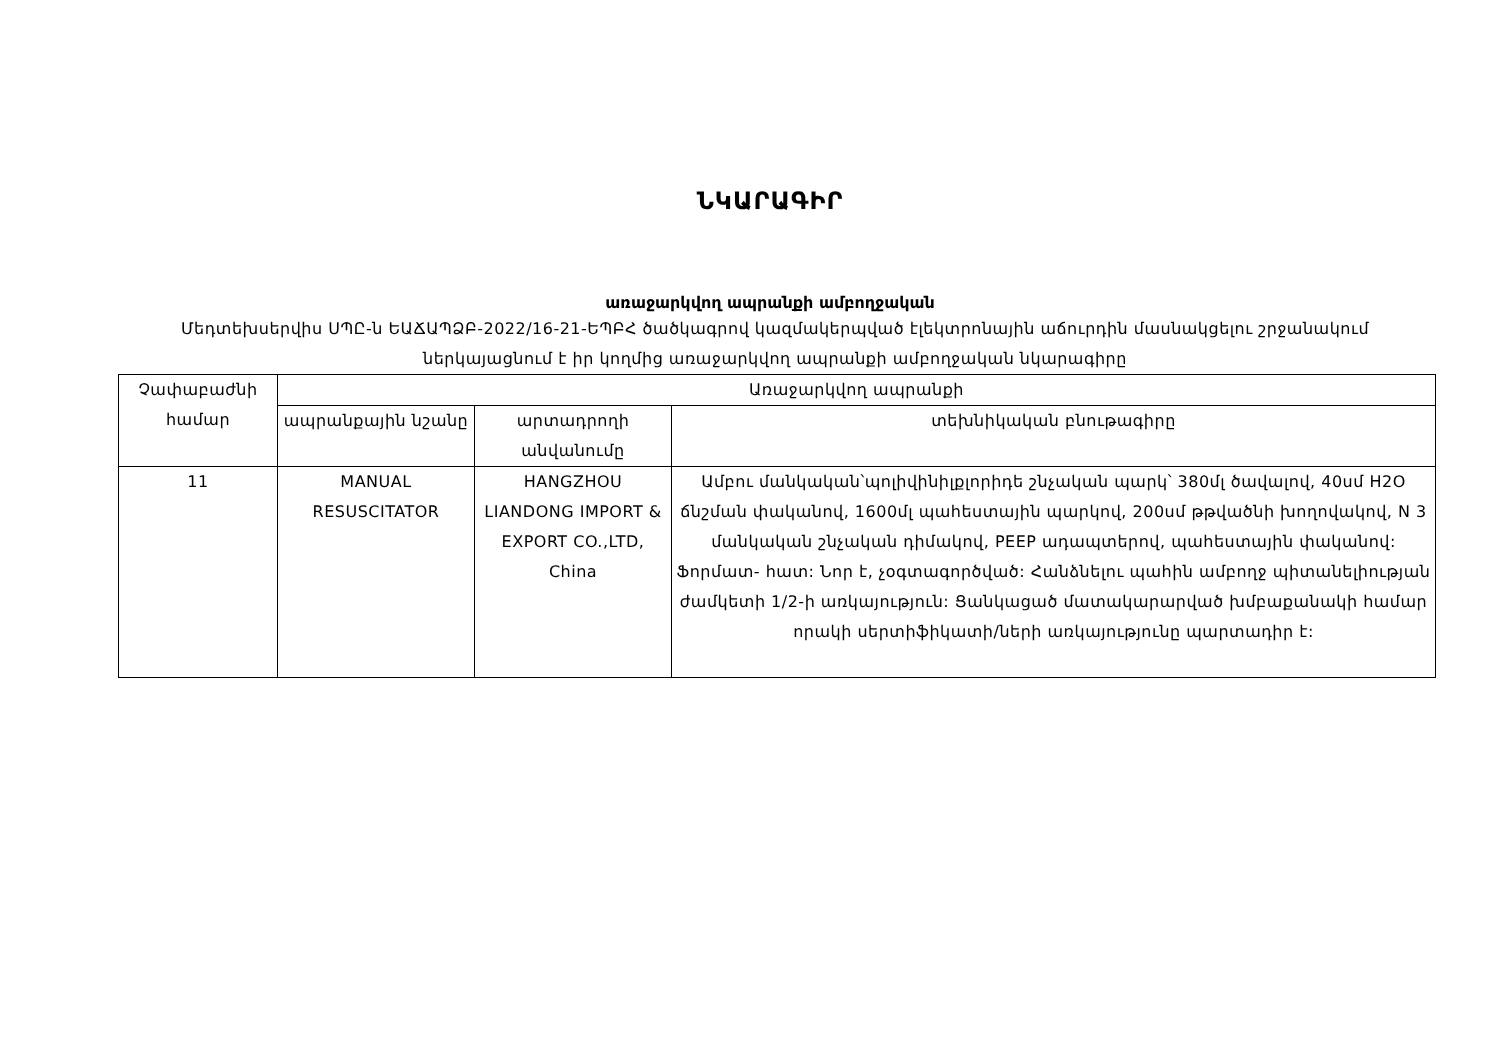ՆԿԱՐԱԳԻՐ
առաջարկվող ապրանքի ամբողջական
Մեդտեխսերվիս ՍՊԸ-ն ԵԱՃԱՊՁԲ-2022/16-21-ԵՊԲՀ ծածկագրով կազմակերպված էլեկտրոնային աճուրդին մասնակցելու շրջանակում ներկայացնում է իր կողմից առաջարկվող ապրանքի ամբողջական նկարագիրը
| Չափաբաժնի համար | Առաջարկվող ապրանքի | | |
| --- | --- | --- | --- |
| | ապրանքային նշանը | արտադրողի անվանումը | տեխնիկական բնութագիրը |
| 11 | MANUAL RESUSCITATOR | HANGZHOU LIANDONG IMPORT & EXPORT CO.,LTD, China | Ամբու մանկական՝պոլիվինիլքլորիդե շնչական պարկ՝ 380մլ ծավալով, 40սմ H2O ճնշման փականով, 1600մլ պահեստային պարկով, 200սմ թթվածնի խողովակով, N 3 մանկական շնչական դիմակով, PEEP ադապտերով, պահեստային փականով: Ֆորմատ- հատ: Նոր է, չօգտագործված: Հանձնելու պահին ամբողջ պիտանելիության ժամկետի 1/2-ի առկայություն: Ցանկացած մատակարարված խմբաքանակի համար որակի սերտիֆիկատի/ների առկայությունը պարտադիր է: |